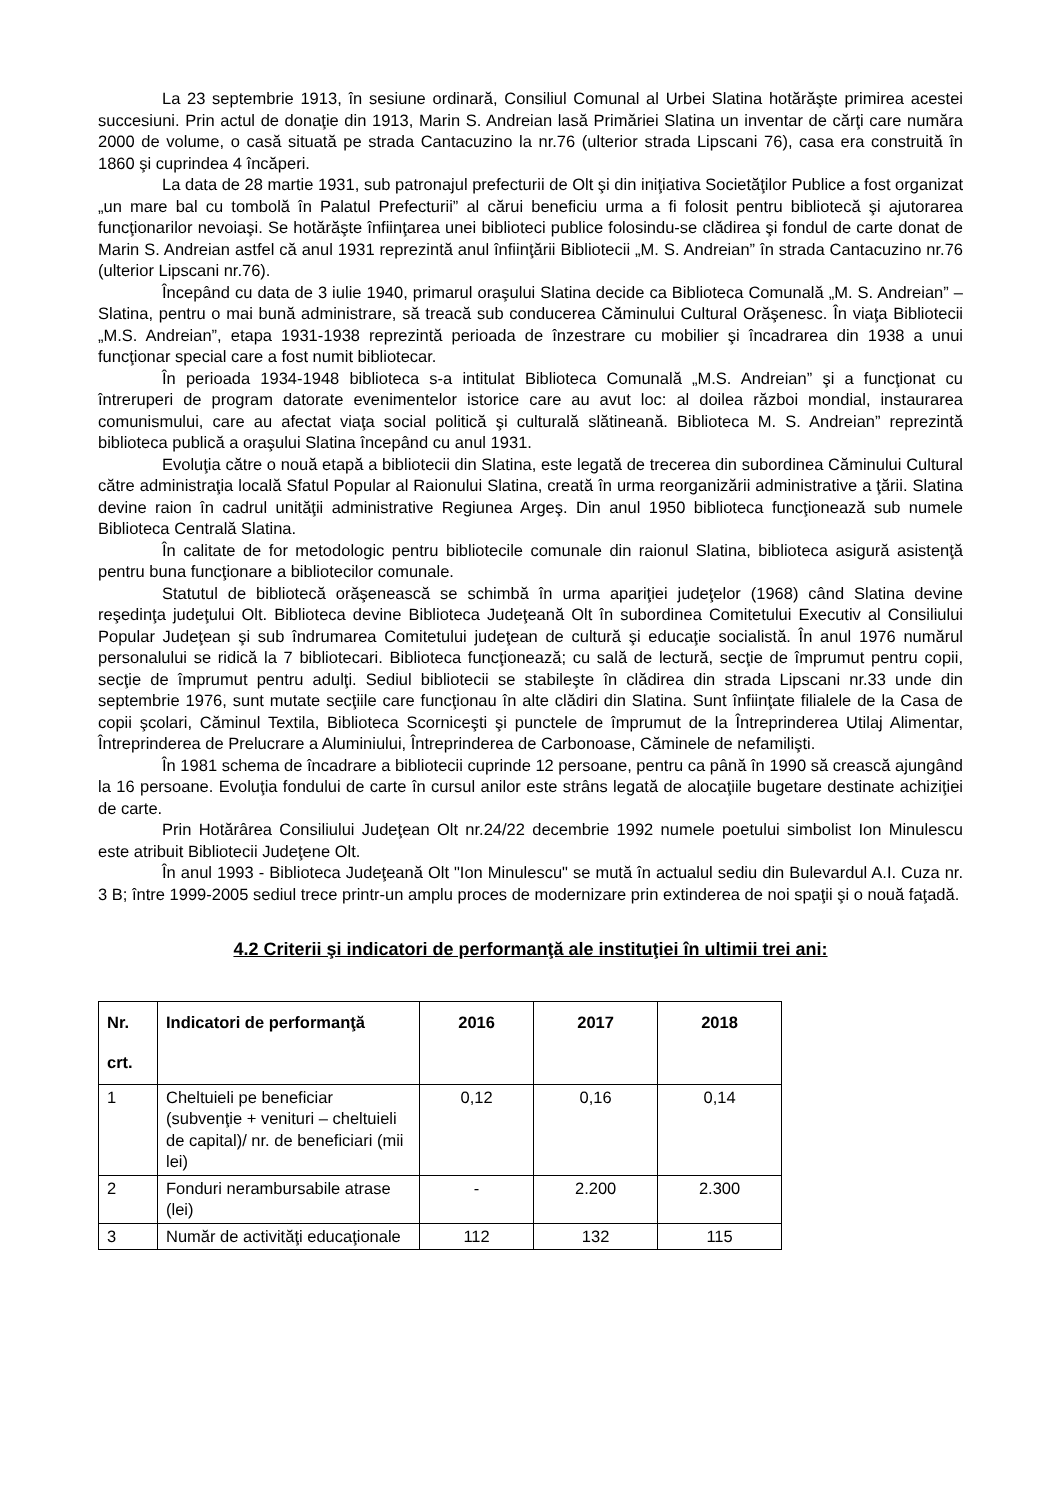La 23 septembrie 1913, în sesiune ordinară, Consiliul Comunal al Urbei Slatina hotărăşte primirea acestei succesiuni. Prin actul de donaţie din 1913, Marin S. Andreian lasă Primăriei Slatina un inventar de cărţi care număra 2000 de volume, o casă situată pe strada Cantacuzino la nr.76 (ulterior strada Lipscani 76), casa era construită în 1860 şi cuprindea 4 încăperi.
La data de 28 martie 1931, sub patronajul prefecturii de Olt şi din iniţiativa Societăţilor Publice a fost organizat „un mare bal cu tombolă în Palatul Prefecturii” al cărui beneficiu urma a fi folosit pentru bibliotecă şi ajutorarea funcţionarilor nevoiaşi. Se hotărăşte înfiinţarea unei biblioteci publice folosindu-se clădirea şi fondul de carte donat de Marin S. Andreian astfel că anul 1931 reprezintă anul înfiinţării Bibliotecii „M. S. Andreian” în strada Cantacuzino nr.76 (ulterior Lipscani nr.76).
Începând cu data de 3 iulie 1940, primarul oraşului Slatina decide ca Biblioteca Comunală „M. S. Andreian” – Slatina, pentru o mai bună administrare, să treacă sub conducerea Căminului Cultural Orăşenesc. În viaţa Bibliotecii „M.S. Andreian”, etapa 1931-1938 reprezintă perioada de înzestrare cu mobilier şi încadrarea din 1938 a unui funcţionar special care a fost numit bibliotecar.
În perioada 1934-1948 biblioteca s-a intitulat Biblioteca Comunală „M.S. Andreian” şi a funcţionat cu întreruperi de program datorate evenimentelor istorice care au avut loc: al doilea război mondial, instaurarea comunismului, care au afectat viaţa social politică şi culturală slătineană. Biblioteca M. S. Andreian” reprezintă biblioteca publică a oraşului Slatina începând cu anul 1931.
Evoluţia către o nouă etapă a bibliotecii din Slatina, este legată de trecerea din subordinea Căminului Cultural către administraţia locală Sfatul Popular al Raionului Slatina, creată în urma reorganizării administrative a ţării. Slatina devine raion în cadrul unităţii administrative Regiunea Argeş. Din anul 1950 biblioteca funcţionează sub numele Biblioteca Centrală Slatina.
În calitate de for metodologic pentru bibliotecile comunale din raionul Slatina, biblioteca asigură asistenţă pentru buna funcţionare a bibliotecilor comunale.
Statutul de bibliotecă orăşenească se schimbă în urma apariţiei judeţelor (1968) când Slatina devine reşedinţa judeţului Olt. Biblioteca devine Biblioteca Judeţeană Olt în subordinea Comitetului Executiv al Consiliului Popular Judeţean şi sub îndrumarea Comitetului judeţean de cultură şi educaţie socialistă. În anul 1976 numărul personalului se ridică la 7 bibliotecari. Biblioteca funcţionează; cu sală de lectură, secţie de împrumut pentru copii, secţie de împrumut pentru adulţi. Sediul bibliotecii se stabileşte în clădirea din strada Lipscani nr.33 unde din septembrie 1976, sunt mutate secţiile care funcţionau în alte clădiri din Slatina. Sunt înfiinţate filialele de la Casa de copii şcolari, Căminul Textila, Biblioteca Scorniceşti şi punctele de împrumut de la Întreprinderea Utilaj Alimentar, Întreprinderea de Prelucrare a Aluminiului, Întreprinderea de Carbonoase, Căminele de nefamilişti.
În 1981 schema de încadrare a bibliotecii cuprinde 12 persoane, pentru ca până în 1990 să crească ajungând la 16 persoane. Evoluţia fondului de carte în cursul anilor este strâns legată de alocaţiile bugetare destinate achiziţiei de carte.
Prin Hotărârea Consiliului Judeţean Olt nr.24/22 decembrie 1992 numele poetului simbolist Ion Minulescu este atribuit Bibliotecii Judeţene Olt.
În anul 1993 - Biblioteca Judeţeană Olt "Ion Minulescu" se mută în actualul sediu din Bulevardul A.I. Cuza nr. 3 B; între 1999-2005 sediul trece printr-un amplu proces de modernizare prin extinderea de noi spaţii şi o nouă faţadă.
4.2 Criterii şi indicatori de performanţă ale instituţiei în ultimii trei ani:
| Nr. crt. | Indicatori de performanţă | 2016 | 2017 | 2018 |
| --- | --- | --- | --- | --- |
| 1 | Cheltuieli pe beneficiar (subvenţie + venituri – cheltuieli de capital)/ nr. de beneficiari (mii lei) | 0,12 | 0,16 | 0,14 |
| 2 | Fonduri nerambursabile atrase (lei) | - | 2.200 | 2.300 |
| 3 | Număr de activităţi educaţionale | 112 | 132 | 115 |